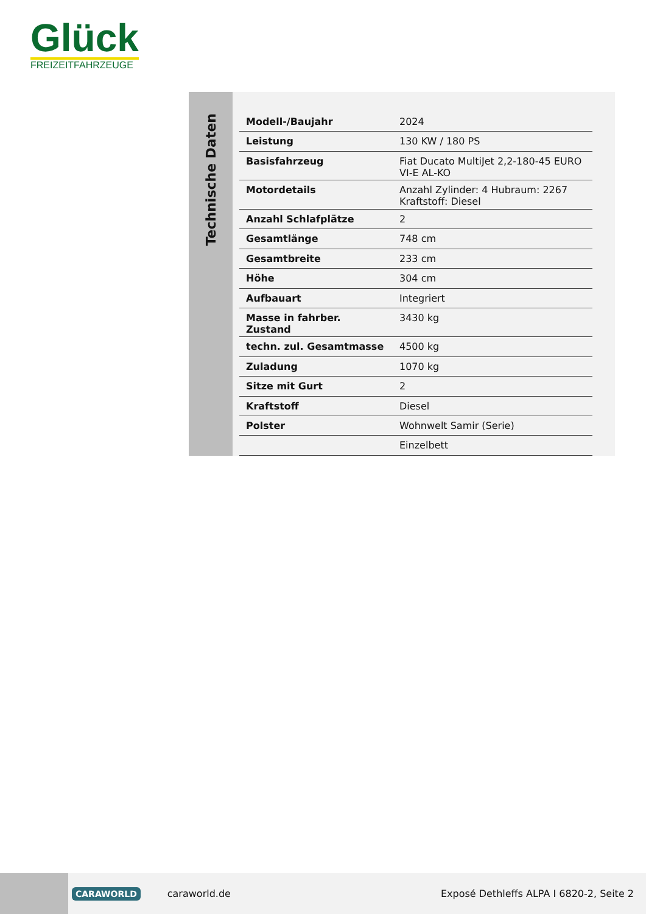Glück
FREIZEITFAHRZEUGE
Technische Daten
| Modell-/Baujahr | 2024 |
| Leistung | 130 KW / 180 PS |
| Basisfahrzeug | Fiat Ducato MultiJet 2,2-180-45 EURO VI-E AL-KO |
| Motordetails | Anzahl Zylinder: 4 Hubraum: 2267 Kraftstoff: Diesel |
| Anzahl Schlafplätze | 2 |
| Gesamtlänge | 748 cm |
| Gesamtbreite | 233 cm |
| Höhe | 304 cm |
| Aufbauart | Integriert |
| Masse in fahrber. Zustand | 3430 kg |
| techn. zul. Gesamtmasse | 4500 kg |
| Zuladung | 1070 kg |
| Sitze mit Gurt | 2 |
| Kraftstoff | Diesel |
| Polster | Wohnwelt Samir (Serie) |
| | Einzelbett |
CARAWORLD caraworld.de Exposé Dethleffs ALPA I 6820-2, Seite 2